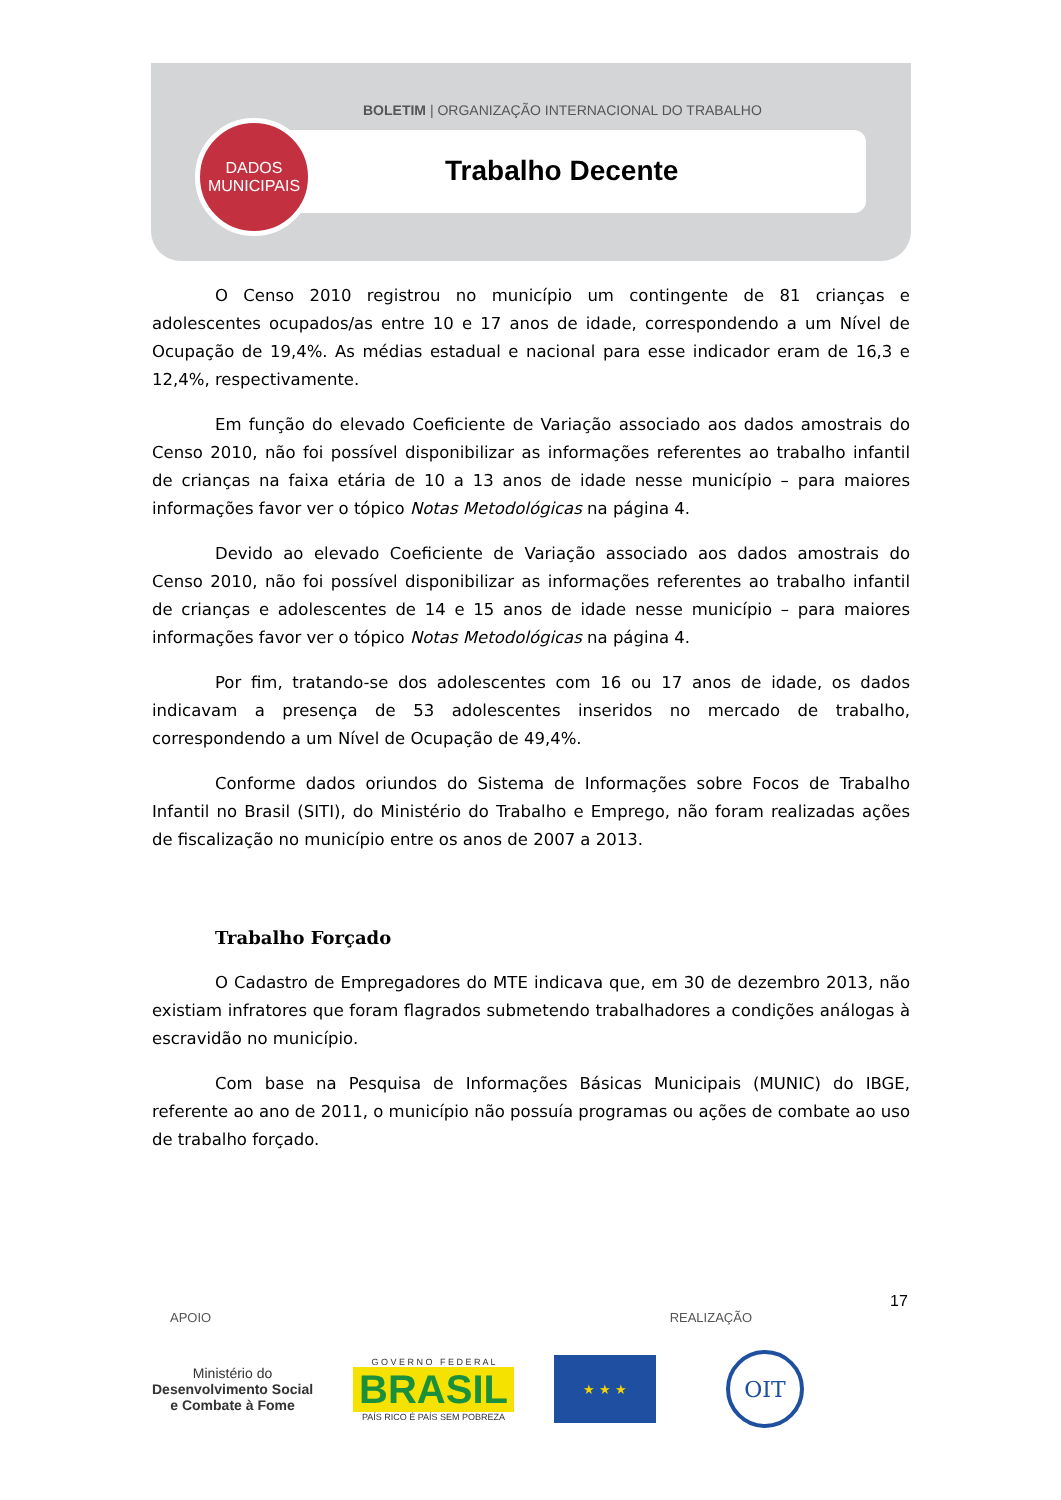BOLETIM | ORGANIZAÇÃO INTERNACIONAL DO TRABALHO
DADOS
MUNICIPAIS
Trabalho Decente
O Censo 2010 registrou no município um contingente de 81 crianças e adolescentes ocupados/as entre 10 e 17 anos de idade, correspondendo a um Nível de Ocupação de 19,4%. As médias estadual e nacional para esse indicador eram de 16,3 e 12,4%, respectivamente.
Em função do elevado Coeficiente de Variação associado aos dados amostrais do Censo 2010, não foi possível disponibilizar as informações referentes ao trabalho infantil de crianças na faixa etária de 10 a 13 anos de idade nesse município – para maiores informações favor ver o tópico Notas Metodológicas na página 4.
Devido ao elevado Coeficiente de Variação associado aos dados amostrais do Censo 2010, não foi possível disponibilizar as informações referentes ao trabalho infantil de crianças e adolescentes de 14 e 15 anos de idade nesse município – para maiores informações favor ver o tópico Notas Metodológicas na página 4.
Por fim, tratando-se dos adolescentes com 16 ou 17 anos de idade, os dados indicavam a presença de 53 adolescentes inseridos no mercado de trabalho, correspondendo a um Nível de Ocupação de 49,4%.
Conforme dados oriundos do Sistema de Informações sobre Focos de Trabalho Infantil no Brasil (SITI), do Ministério do Trabalho e Emprego, não foram realizadas ações de fiscalização no município entre os anos de 2007 a 2013.
Trabalho Forçado
O Cadastro de Empregadores do MTE indicava que, em 30 de dezembro 2013, não existiam infratores que foram flagrados submetendo trabalhadores a condições análogas à escravidão no município.
Com base na Pesquisa de Informações Básicas Municipais (MUNIC) do IBGE, referente ao ano de 2011, o município não possuía programas ou ações de combate ao uso de trabalho forçado.
17
APOIO REALIZAÇÃO
Ministério do
Desenvolvimento Social
e Combate à Fome
G O V E R N O F E D E R A L
BRASIL
PAÍS RICO É PAÍS SEM POBREZA
★ ★ ★
OIT